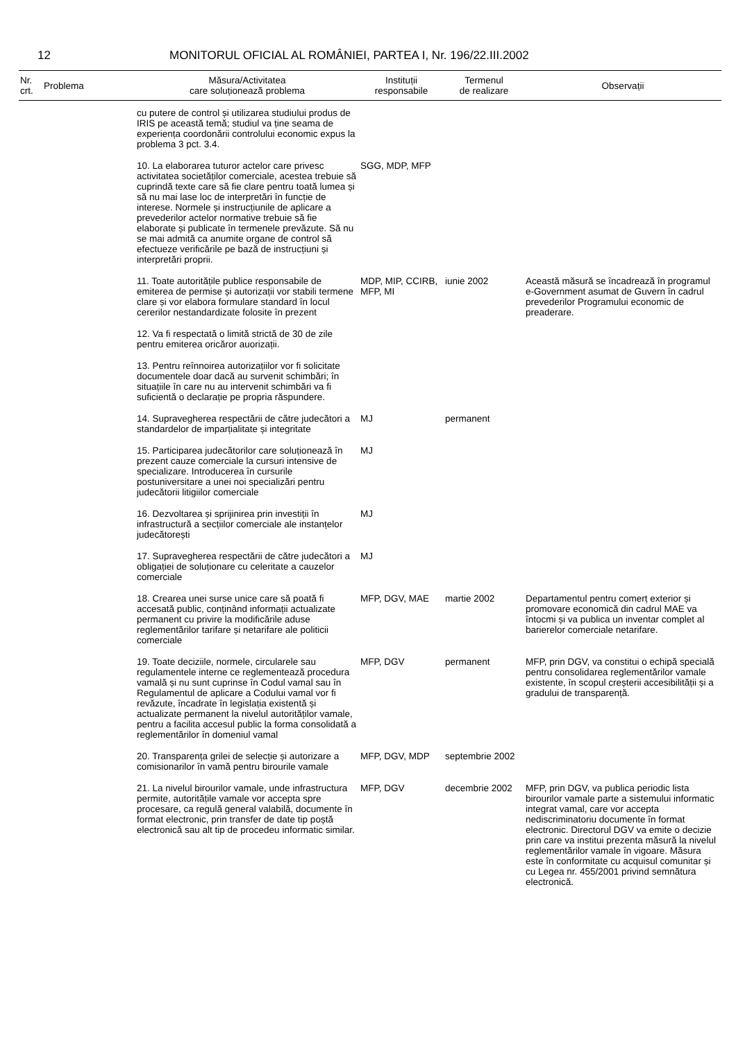12 MONITORUL OFICIAL AL ROMÂNIEI, PARTEA I, Nr. 196/22.III.2002
| Nr. crt. | Problema | Măsura/Activitatea care soluționează problema | Instituții responsabile | Termenul de realizare | Observații |
| --- | --- | --- | --- | --- | --- |
| | | cu putere de control și utilizarea studiului produs de IRIS pe această temă; studiul va ține seama de experiența coordonării controlului economic expus la problema 3 pct. 3.4. | | | |
| | | 10. La elaborarea tuturor actelor care privesc activitatea societăților comerciale, acestea trebuie să cuprindă texte care să fie clare pentru toată lumea și să nu mai lase loc de interpretări în funcție de interese. Normele și instrucțiunile de aplicare a prevederilor actelor normative trebuie să fie elaborate și publicate în termenele prevăzute. Să nu se mai admită ca anumite organe de control să efectueze verificările pe bază de instrucțiuni și interpretări proprii. | SGG, MDP, MFP | | |
| | | 11. Toate autoritățile publice responsabile de emiterea de permise și autorizații vor stabili termene clare și vor elabora formulare standard în locul cererilor nestandardizate folosite în prezent | MDP, MIP, CCIRB, MFP, MI | iunie 2002 | Această măsură se încadrează în programul e-Government asumat de Guvern în cadrul prevederilor Programului economic de preaderare. |
| | | 12. Va fi respectată o limită strictă de 30 de zile pentru emiterea oricăror auorizații. | | | |
| | | 13. Pentru reînnoirea autorizațiilor vor fi solicitate documentele doar dacă au survenit schimbări; în situațiile în care nu au intervenit schimbări va fi suficientă o declarație pe propria răspundere. | | | |
| | | 14. Supravegherea respectării de către judecători a standardelor de imparțialitate și integritate | MJ | permanent | |
| | | 15. Participarea judecătorilor care soluționează în prezent cauze comerciale la cursuri intensive de specializare. Introducerea în cursurile postuniversitare a unei noi specializări pentru judecătorii litigiilor comerciale | MJ | | |
| | | 16. Dezvoltarea și sprijinirea prin investiții în infrastructură a secțiilor comerciale ale instanțelor judecătorești | MJ | | |
| | | 17. Supravegherea respectării de către judecători a obligației de soluționare cu celeritate a cauzelor comerciale | MJ | | |
| | | 18. Crearea unei surse unice care să poată fi accesată public, conținând informații actualizate permanent cu privire la modificările aduse reglementărilor tarifare și netarifare ale politicii comerciale | MFP, DGV, MAE | martie 2002 | Departamentul pentru comerț exterior și promovare economică din cadrul MAE va întocmi și va publica un inventar complet al barierelor comerciale netarifare. |
| | | 19. Toate deciziile, normele, circularele sau regulamentele interne ce reglementează procedura vamală și nu sunt cuprinse în Codul vamal sau în Regulamentul de aplicare a Codului vamal vor fi revăzute, încadrate în legislația existentă și actualizate permanent la nivelul autorităților vamale, pentru a facilita accesul public la forma consolidată a reglementărilor în domeniul vamal | MFP, DGV | permanent | MFP, prin DGV, va constitui o echipă specială pentru consolidarea reglementărilor vamale existente, în scopul creșterii accesibilității și a gradului de transparență. |
| | | 20. Transparența grilei de selecție și autorizare a comisionarilor în vamă pentru birourile vamale | MFP, DGV, MDP | septembrie 2002 | |
| | | 21. La nivelul birourilor vamale, unde infrastructura permite, autoritățile vamale vor accepta spre procesare, ca regulă general valabilă, documente în format electronic, prin transfer de date tip poștă electronică sau alt tip de procedeu informatic similar. | MFP, DGV | decembrie 2002 | MFP, prin DGV, va publica periodic lista birourilor vamale parte a sistemului informatic integrat vamal, care vor accepta nediscriminatoriu documente în format electronic. Directorul DGV va emite o decizie prin care va institui prezenta măsură la nivelul reglementărilor vamale în vigoare. Măsura este în conformitate cu acquisul comunitar și cu Legea nr. 455/2001 privind semnătura electronică. |